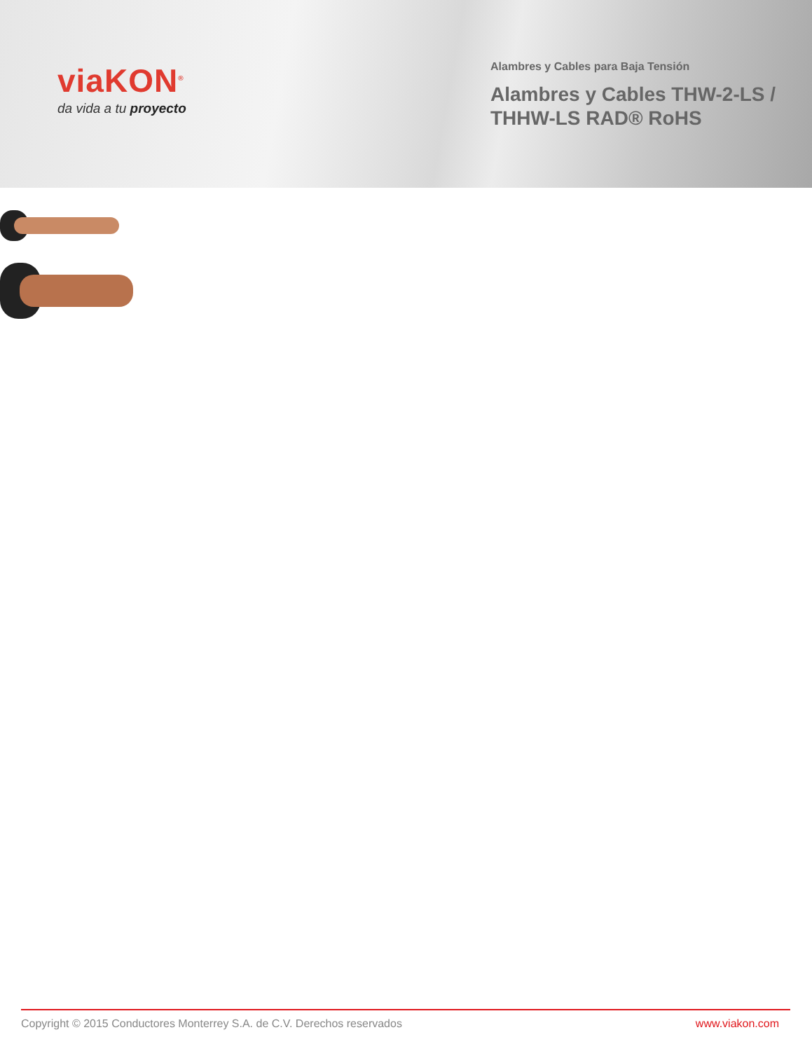viaKON<sup>®</sup>
da vida a tu proyecto
Alambres y Cables para Baja Tensión
Alambres y Cables THW-2-LS /
THHW-LS RAD® RoHS
Copyright © 2015 Conductores Monterrey S.A. de C.V. Derechos reservados www.viakon.com